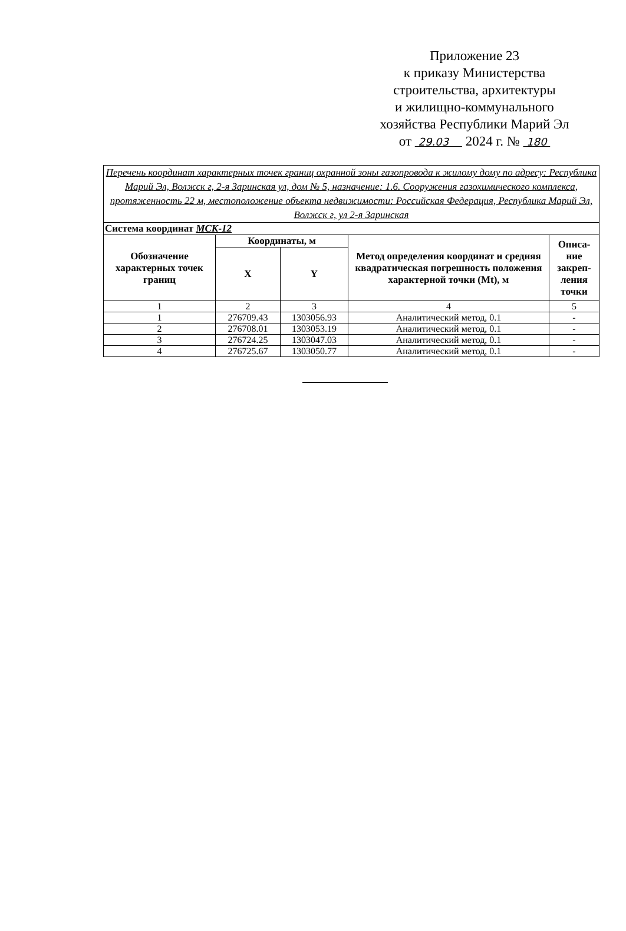Приложение 23
к приказу Министерства
строительства, архитектуры
и жилищно-коммунального
хозяйства Республики Марий Эл
от 29.03 2024 г. № 180
| Перечень координат характерных точек границ охранной зоны газопровода к жилому дому по адресу: Республика Марий Эл, Волжск г, 2-я Заринская ул, дом № 5, назначение: 1.6. Сооружения газохимического комплекса, протяженность 22 м, местоположение объекта недвижимости: Российская Федерация, Республика Марий Эл, Волжск г, ул 2-я Заринская | | | | |
| Система координат МСК-12 | | | | |
| Обозначение характерных точек границ | Координаты, м | | Метод определения координат и средняя квадратическая погрешность положения характерной точки (Mt), м | Описа-ние закреп-ления точки |
| | X | Y | | |
| 1 | 2 | 3 | 4 | 5 |
| 1 | 276709.43 | 1303056.93 | Аналитический метод, 0.1 | - |
| 2 | 276708.01 | 1303053.19 | Аналитический метод, 0.1 | - |
| 3 | 276724.25 | 1303047.03 | Аналитический метод, 0.1 | - |
| 4 | 276725.67 | 1303050.77 | Аналитический метод, 0.1 | - |